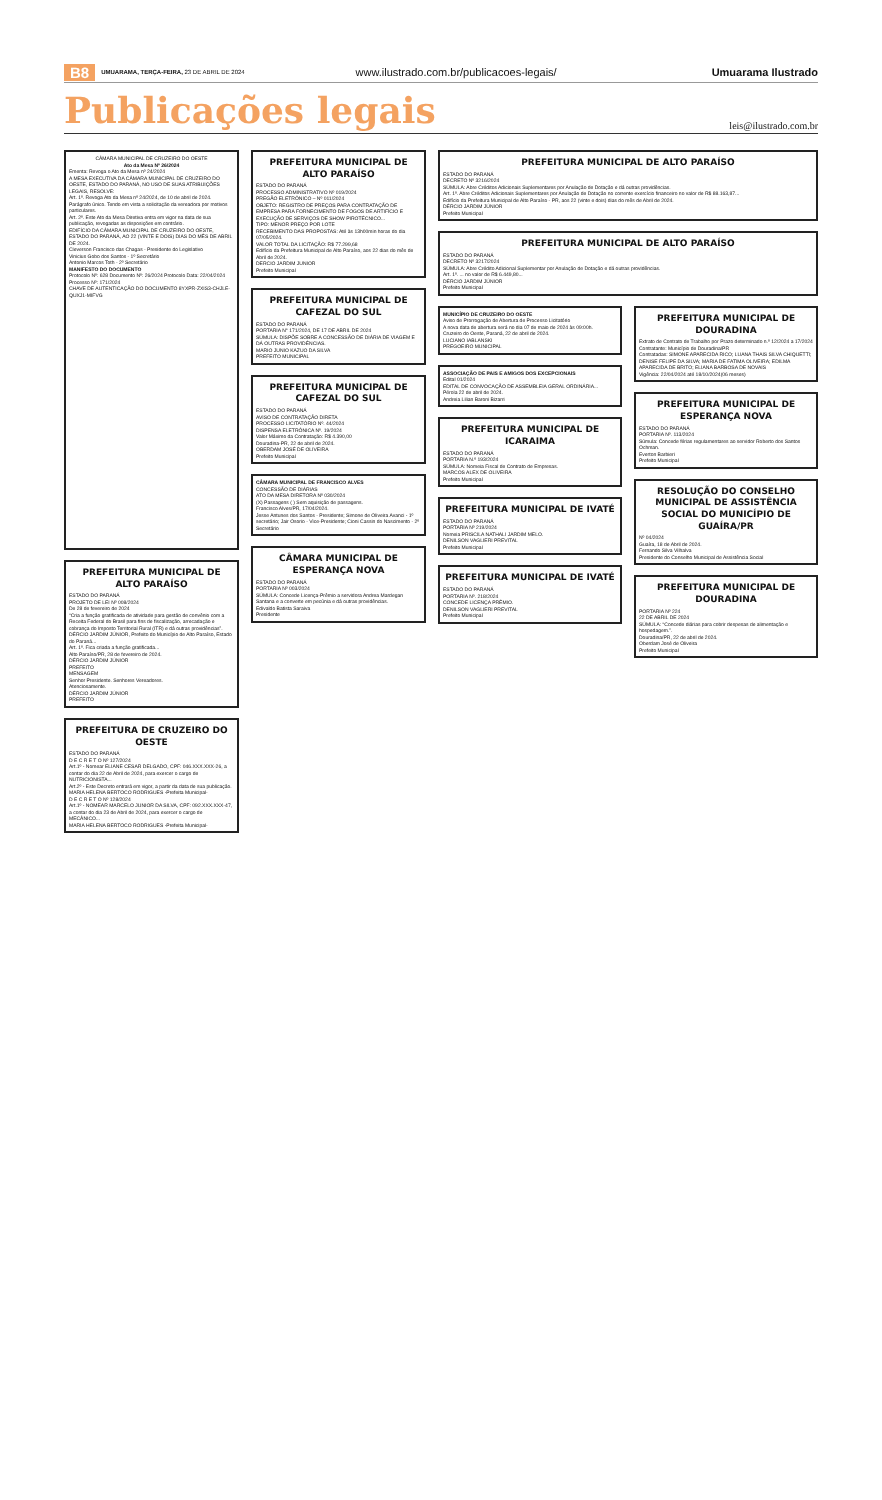B8 UMUARAMA, TERÇA-FEIRA, 23 DE ABRIL DE 2024 www.ilustrado.com.br/publicacoes-legais/ Umuarama Ilustrado
Publicações legais
leis@ilustrado.com.br
CÂMARA MUNICIPAL DE CRUZEIRO DO OESTE
Ato da Mesa Nº 26/2024
Ementa: Revoga o Ato da Mesa nº 24/2024
A MESA EXECUTIVA DA CÂMARA MUNICIPAL DE CRUZEIRO DO OESTE, ESTADO DO PARANÁ, NO USO DE SUAS ATRIBUIÇÕES LEGAIS, RESOLVE:
Art. 1º. Revoga Ato da Mesa nº 24/2024, de 10 de abril de 2024.
Parágrafo único. Tendo em vista a solicitação da vereadora por motivos particulares.
Art. 2º. Este Ato da Mesa Diretiva entra em vigor na data de sua publicação, revogadas as disposições em contrário.
EDIFÍCIO DA CÂMARA MUNICIPAL DE CRUZEIRO DO OESTE, ESTADO DO PARANÁ, AO 22 (VINTE E DOIS) DIAS DO MÊS DE ABRIL DE 2024.
Cleverson Francisco das Chagas - Presidente do Legislativo
Vinicius Gobo dos Santos - 1º Secretário
Antonio Marcos Toth - 2º Secretário
MANIFESTO DO DOCUMENTO
Protocolo Nº: 628 Documento Nº: 26/2024 Protocolo Data: 22/04/2024 Processo Nº: 171/2024
CHAVE DE AUTENTICAÇÃO DO DOCUMENTO 8YXPR-ZXIS3-CHJLE-QUXJ1-MIFVG
PREFEITURA MUNICIPAL DE ALTO PARAÍSO
ESTADO DO PARANÁ
PROJETO DE LEI Nº 008/2024
De 28 de fevereiro de 2024
“Cria a função gratificada de atividade para gestão de convênio com a Receita Federal do Brasil para fins de fiscalização, arrecadação e cobrança do Imposto Territorial Rural (ITR) e dá outras providências”.
DÉRCIO JARDIM JÚNIOR, Prefeito do Município de Alto Paraíso, Estado do Paraná...
Art. 1º. Fica criada a função gratificada...
Alto Paraíso/PR, 28 de fevereiro de 2024.
DÉRCIO JARDIM JÚNIOR
PREFEITO
MENSAGEM
Senhor Presidente. Senhores Vereadores.
Atenciosamente.
DÉRCIO JARDIM JÚNIOR
PREFEITO
PREFEITURA DE CRUZEIRO DO OESTE
ESTADO DO PARANÁ
D E C R E T O Nº 127/2024
Art.1º - Nomear ELIANE CESAR DELGADO, CPF: 046.XXX.XXX-26, a contar do dia 22 de Abril de 2024, para exercer o cargo de NUTRICIONISTA...
Art.2º - Este Decreto entrará em vigor, a partir da data de sua publicação.
MARIA HELENA BERTOCO RODRIGUES -Prefeita Municipal-
D E C R E T O Nº 128/2024
Art.1º - NOMEAR MARCELO JUNIOR DA SILVA, CPF: 092.XXX.XXX-47, a contar do dia 23 de Abril de 2024, para exercer o cargo de MECÂNICO...
MARIA HELENA BERTOCO RODRIGUES -Prefeita Municipal-
PREFEITURA MUNICIPAL DE ALTO PARAÍSO
ESTADO DO PARANÁ
PROCESSO ADMINISTRATIVO Nº 019/2024
PREGÃO ELETRÔNICO – Nº 011/2024
OBJETO: REGISTRO DE PREÇOS PARA CONTRATAÇÃO DE EMPRESA PARA FORNECIMENTO DE FOGOS DE ARTIFÍCIO E EXECUÇÃO DE SERVIÇOS DE SHOW PIROTÉCNICO...
TIPO: MENOR PREÇO POR LOTE
RECEBIMENTO DAS PROPOSTAS: Até às 13h00min horas do dia 07/05/2024.
VALOR TOTAL DA LICITAÇÃO: R$ 77.299,68
Edifício da Prefeitura Municipal de Alto Paraíso, aos 22 dias do mês de Abril de 2024.
DERCIO JARDIM JUNIOR
Prefeito Municipal
PREFEITURA MUNICIPAL DE CAFEZAL DO SUL
ESTADO DO PARANÁ
PORTARIA N° 171/2024, DE 17 DE ABRIL DE 2024
SÚMULA: DISPÕE SOBRE A CONCESSÃO DE DIÁRIA DE VIAGEM E DÁ OUTRAS PROVIDÊNCIAS.
MARIO JUNIO KAZUO DA SILVA
PREFEITO MUNICIPAL
PREFEITURA MUNICIPAL DE CAFEZAL DO SUL
ESTADO DO PARANÁ
AVISO DE CONTRATAÇÃO DIRETA
PROCESSO LICITATÓRIO Nº. 44/2024
DISPENSA ELETRÔNICA Nº. 19/2024
Valor Máximo da Contratação: R$ 4.390,00
Douradina-PR, 22 de abril de 2024.
OBERDAM JOSÉ DE OLIVEIRA
Prefeito Municipal
CÂMARA MUNICIPAL DE FRANCISCO ALVES
CONCESSÃO DE DIÁRIAS
ATO DA MESA DIRETORA Nº 030/2024
(X) Passagens ( ) Sem aquisição de passagens.
Francisco Alves/PR, 17/04/2024.
Jesse Antunes dos Santos - Presidente; Simone de Oliveira Avanci - 1º secretário; Jair Osorio - Vice-Presidente; Cioni Cassin do Nascimento - 2º Secretário
CÂMARA MUNICIPAL DE ESPERANÇA NOVA
ESTADO DO PARANÁ
PORTARIA Nº 003/2024
SÚMULA: Concede Licença-Prêmio a servidora Andrea Mardegan Santana e a converte em pecúnia e dá outras providências.
Edivaldo Batista Saraiva
Presidente
PREFEITURA MUNICIPAL DE ALTO PARAÍSO
ESTADO DO PARANÁ
DECRETO Nº 3216/2024
SÚMULA: Abre Créditos Adicionais Suplementares por Anulação de Dotação e dá outras providências.
Art. 1º. Abre Créditos Adicionais Suplementares por Anulação de Dotação no corrente exercício financeiro no valor de R$ 88.163,87...
Edifício da Prefeitura Municipal de Alto Paraíso - PR, aos 22 (vinte e dois) dias do mês de Abril de 2024.
DÉRCIO JARDIM JÚNIOR
Prefeito Municipal
PREFEITURA MUNICIPAL DE ALTO PARAÍSO
ESTADO DO PARANÁ
DECRETO Nº 3217/2024
SÚMULA: Abre Crédito Adicional Suplementar por Anulação de Dotação e dá outras providências.
Art. 1º. ... no valor de R$ 6.449,80...
DÉRCIO JARDIM JÚNIOR
Prefeito Municipal
MUNICÍPIO DE CRUZEIRO DO OESTE
Aviso de Prorrogação de Abertura de Processo Licitatório
A nova data de abertura será no dia 07 de maio de 2024 às 09:00h.
Cruzeiro do Oeste, Paraná, 22 de abril de 2024.
LUCIANO IABLANSKI
PREGOEIRO MUNICIPAL
ASSOCIAÇÃO DE PAIS E AMIGOS DOS EXCEPCIONAIS
Edital 01/2024
EDITAL DE CONVOCAÇÃO DE ASSEMBLEIA GERAL ORDINÁRIA...
Pérola 22 de abril de 2024.
Andreia Lilian Baroni Bizarri
PREFEITURA MUNICIPAL DE ICARAIMA
ESTADO DO PARANÁ
PORTARIA N.º 193/2024
SÚMULA: Nomeia Fiscal de Contrato de Empresas.
MARCOS ALEX DE OLIVEIRA
Prefeito Municipal
PREFEITURA MUNICIPAL DE IVATÉ
ESTADO DO PARANÁ
PORTARIA Nº 219/2024
Nomeia PRISCILA NATHALI JARDIM MELO.
DENILSON VAGLIERI PREVITAL
Prefeito Municipal
PREFEITURA MUNICIPAL DE IVATÉ
ESTADO DO PARANÁ
PORTARIA Nº. 218/2024
CONCEDE LICENÇA PRÊMIO.
DENILSON VAGLIERI PREVITAL
Prefeito Municipal
PREFEITURA MUNICIPAL DE DOURADINA
Extrato de Contrato de Trabalho por Prazo determinado n.º 12/2024 a 17/2024
Contratante: Município de Douradina/PR
Contratadas: SIMONE APARECIDA RICO; LUANA THAIS SILVA CHIQUETTI; DENISE FELIPE DA SILVA; MARIA DE FATIMA OLIVEIRA; EDILMA APARECIDA DE BRITO; ELIANA BARBOSA DE NOVAIS
Vigência: 22/04/2024 até 18/10/2024(06 meses)
PREFEITURA MUNICIPAL DE ESPERANÇA NOVA
ESTADO DO PARANÁ
PORTARIA Nº. 113/2024
Súmula: Concede férias regulamentares ao servidor Roberto dos Santos Ochman.
Everton Barbieri
Prefeito Municipal
RESOLUÇÃO DO CONSELHO MUNICIPAL DE ASSISTÊNCIA SOCIAL DO MUNICÍPIO DE GUAÍRA/PR
Nº 04/2024
Guaíra, 18 de Abril de 2024.
Fernando Silva Vilhalva
Presidente do Conselho Municipal de Assistência Social
PREFEITURA MUNICIPAL DE DOURADINA
PORTARIA Nº 224
22 DE ABRIL DE 2024
SÚMULA: “Concede diárias para cobrir despesas de alimentação e hospedagem.”.
Douradina/PR, 22 de abril de 2024.
Oberdam José de Oliveira
Prefeito Municipal